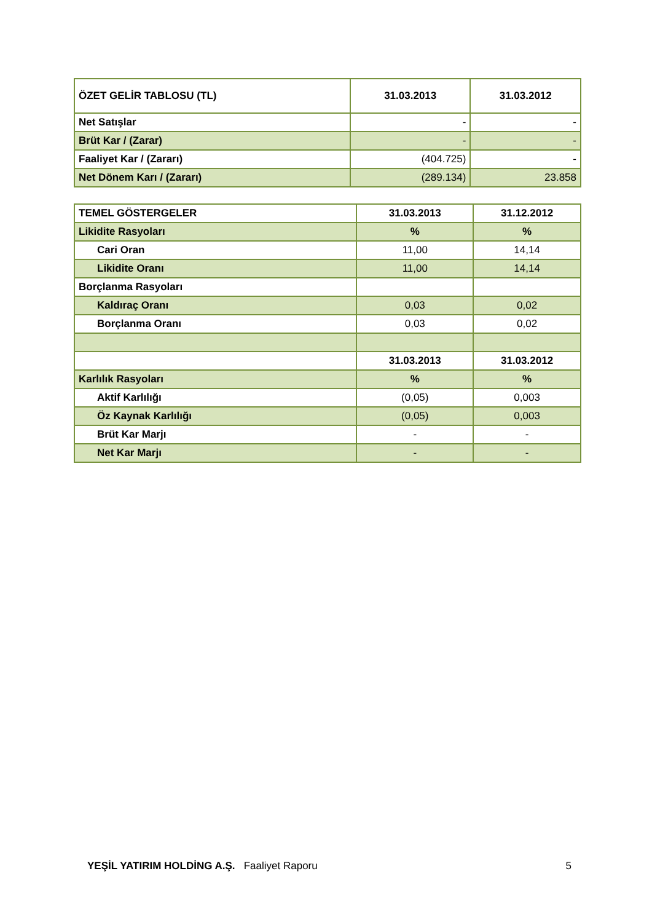| ÖZET GELİR TABLOSU (TL) | 31.03.2013 | 31.03.2012 |
| --- | --- | --- |
| Net Satışlar | - | - |
| Brüt Kar / (Zarar) | - | - |
| Faaliyet Kar / (Zararı) | (404.725) | - |
| Net Dönem Karı / (Zararı) | (289.134) | 23.858 |
| TEMEL GÖSTERGELER | 31.03.2013 | 31.12.2012 |
| --- | --- | --- |
| Likidite Rasyoları | % | % |
| Cari Oran | 11,00 | 14,14 |
| Likidite Oranı | 11,00 | 14,14 |
| Borçlanma Rasyoları | | |
| Kaldıraç Oranı | 0,03 | 0,02 |
| Borçlanma Oranı | 0,03 | 0,02 |
| | 31.03.2013 | 31.03.2012 |
| Karlılık Rasyoları | % | % |
| Aktif Karlılığı | (0,05) | 0,003 |
| Öz Kaynak Karlılığı | (0,05) | 0,003 |
| Brüt Kar Marjı | - | - |
| Net Kar Marjı | - | - |
YEŞİL YATIRIM HOLDİNG A.Ş. Faaliyet Raporu 5